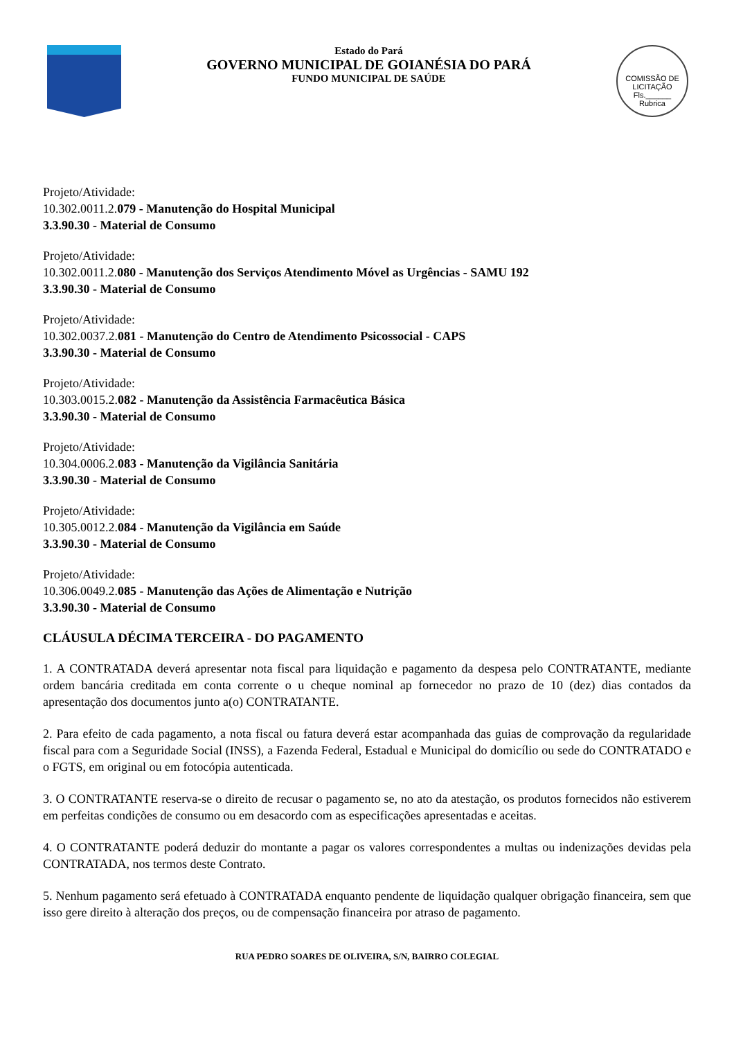Estado do Pará
GOVERNO MUNICIPAL DE GOIANÉSIA DO PARÁ
FUNDO MUNICIPAL DE SAÚDE
COMISSÃO DE LICITAÇÃO
Fls.______
Rubrica
Projeto/Atividade:
10.302.0011.2.079 - Manutenção do Hospital Municipal
3.3.90.30 - Material de Consumo
Projeto/Atividade:
10.302.0011.2.080 - Manutenção dos Serviços Atendimento Móvel as Urgências - SAMU 192
3.3.90.30 - Material de Consumo
Projeto/Atividade:
10.302.0037.2.081 - Manutenção do Centro de Atendimento Psicossocial - CAPS
3.3.90.30 - Material de Consumo
Projeto/Atividade:
10.303.0015.2.082 - Manutenção da Assistência Farmacêutica Básica
3.3.90.30 - Material de Consumo
Projeto/Atividade:
10.304.0006.2.083 - Manutenção da Vigilância Sanitária
3.3.90.30 - Material de Consumo
Projeto/Atividade:
10.305.0012.2.084 - Manutenção da Vigilância em Saúde
3.3.90.30 - Material de Consumo
Projeto/Atividade:
10.306.0049.2.085 - Manutenção das Ações de Alimentação e Nutrição
3.3.90.30 - Material de Consumo
CLÁUSULA DÉCIMA TERCEIRA - DO PAGAMENTO
1. A CONTRATADA deverá apresentar nota fiscal para liquidação e pagamento da despesa pelo CONTRATANTE, mediante ordem bancária creditada em conta corrente o u cheque nominal ap fornecedor no prazo de 10 (dez) dias contados da apresentação dos documentos junto a(o) CONTRATANTE.
2. Para efeito de cada pagamento, a nota fiscal ou fatura deverá estar acompanhada das guias de comprovação da regularidade fiscal para com a Seguridade Social (INSS), a Fazenda Federal, Estadual e Municipal do domicílio ou sede do CONTRATADO e o FGTS, em original ou em fotocópia autenticada.
3. O CONTRATANTE reserva-se o direito de recusar o pagamento se, no ato da atestação, os produtos fornecidos não estiverem em perfeitas condições de consumo ou em desacordo com as especificações apresentadas e aceitas.
4. O CONTRATANTE poderá deduzir do montante a pagar os valores correspondentes a multas ou indenizações devidas pela CONTRATADA, nos termos deste Contrato.
5. Nenhum pagamento será efetuado à CONTRATADA enquanto pendente de liquidação qualquer obrigação financeira, sem que isso gere direito à alteração dos preços, ou de compensação financeira por atraso de pagamento.
RUA PEDRO SOARES DE OLIVEIRA, S/N, BAIRRO COLEGIAL